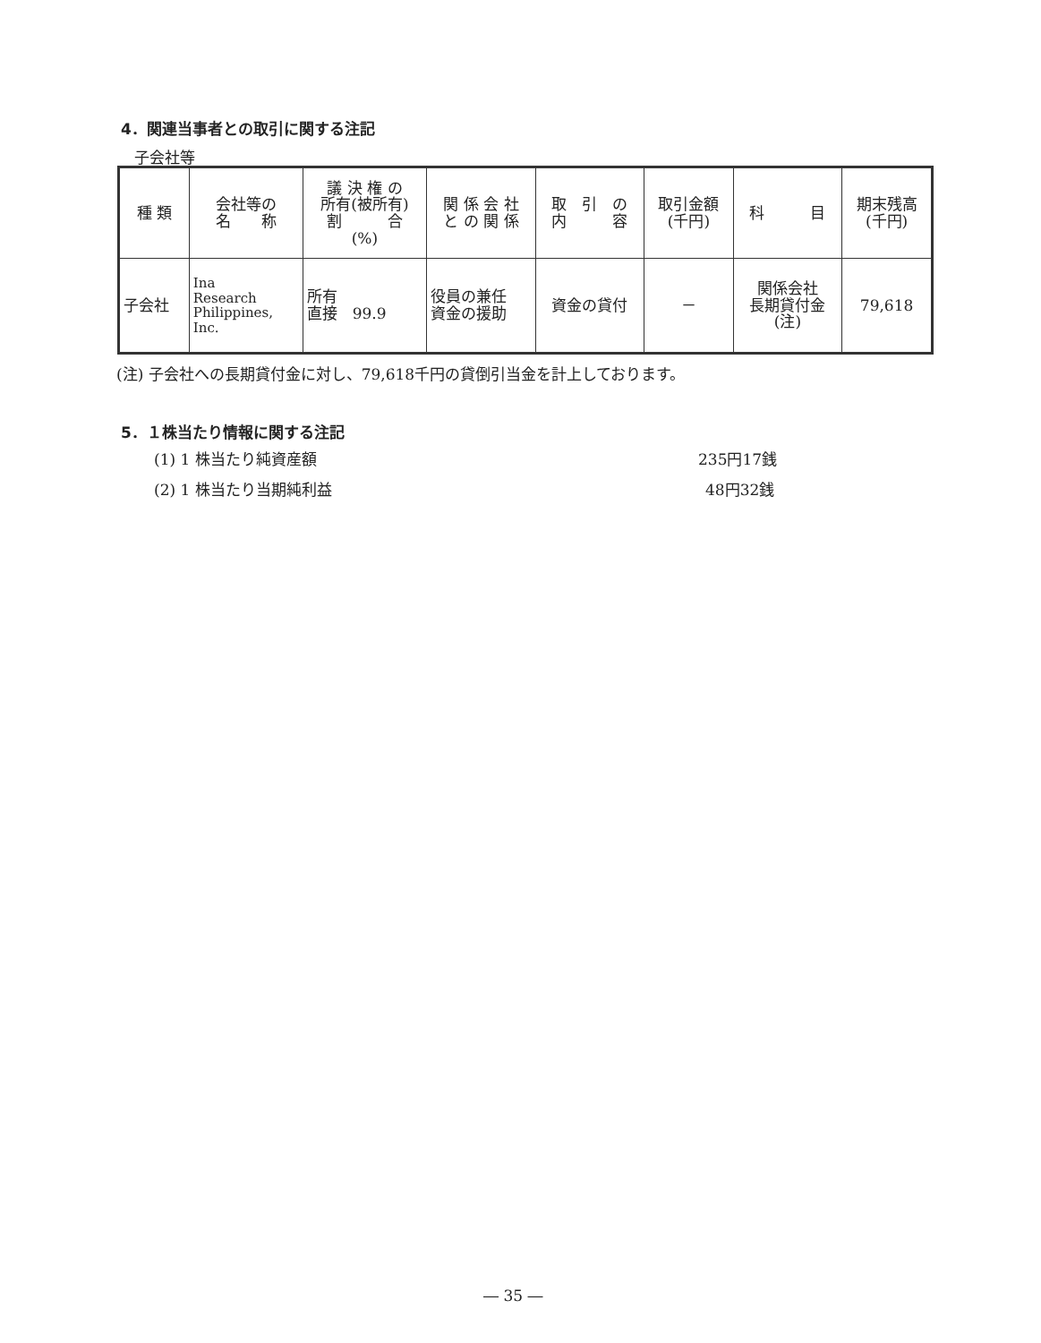4．関連当事者との取引に関する注記
子会社等
| 種 類 | 会社等の 名 称 | 議 決 権 の 所有(被所有) 割 合 (%) | 関 係 会 社 と の 関 係 | 取 引 の 内 容 | 取引金額 (千円) | 科 目 | 期末残高 (千円) |
| --- | --- | --- | --- | --- | --- | --- | --- |
| 子会社 | Ina Research Philippines, Inc. | 所有 直接 99.9 | 役員の兼任 資金の援助 | 資金の貸付 | － | 関係会社 長期貸付金 (注) | 79,618 |
(注) 子会社への長期貸付金に対し、79,618千円の貸倒引当金を計上しております。
5．１株当たり情報に関する注記
(1) 1 株当たり純資産額 235円17銭
(2) 1 株当たり当期純利益 48円32銭
― 35 ―